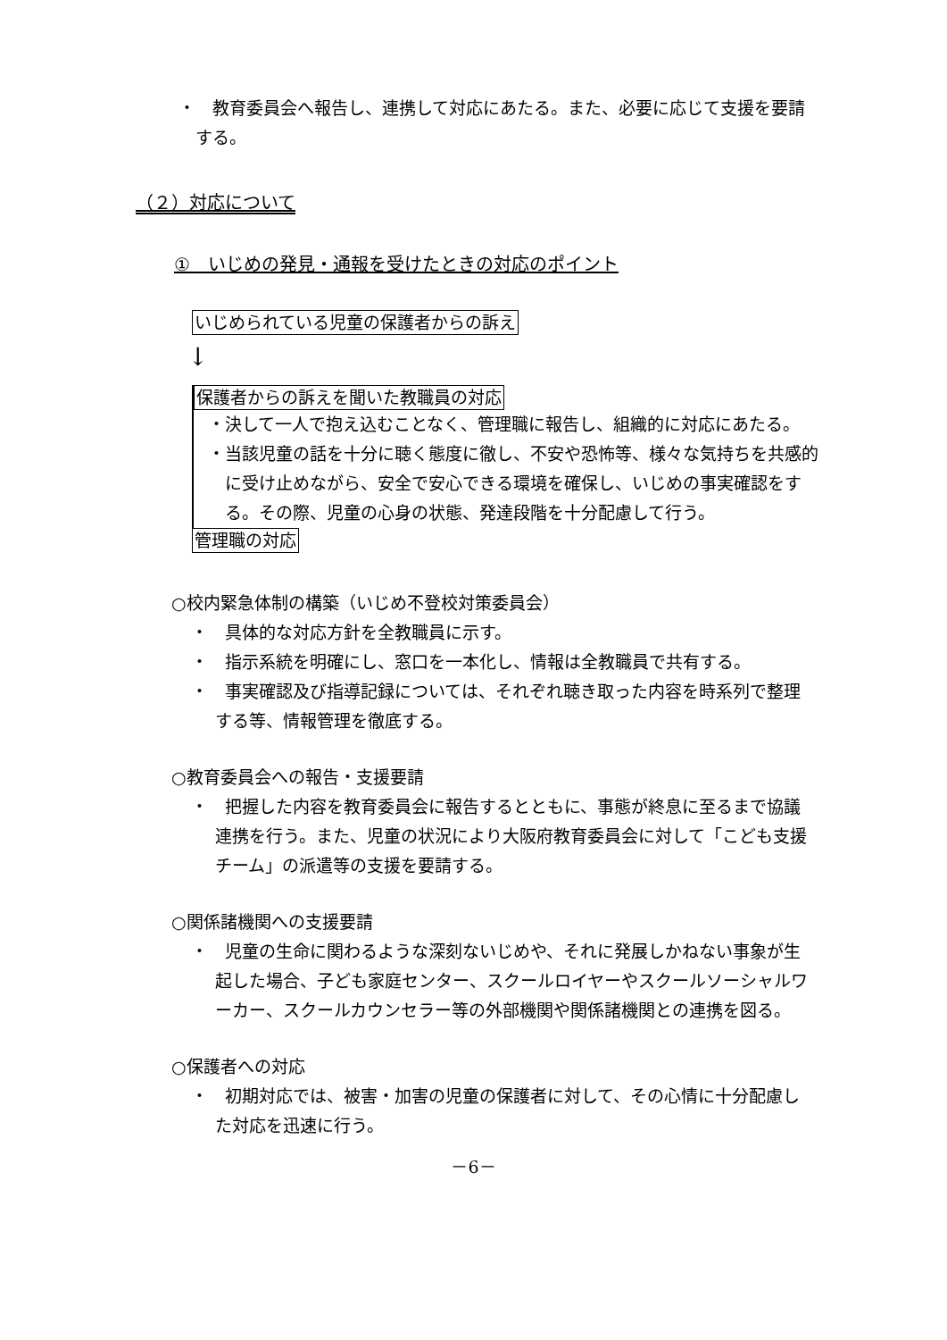・　教育委員会へ報告し、連携して対応にあたる。また、必要に応じて支援を要請する。
（２）対応について
①　いじめの発見・通報を受けたときの対応のポイント
いじめられている児童の保護者からの訴え
↓
保護者からの訴えを聞いた教職員の対応
・決して一人で抱え込むことなく、管理職に報告し、組織的に対応にあたる。
・当該児童の話を十分に聴く態度に徹し、不安や恐怖等、様々な気持ちを共感的に受け止めながら、安全で安心できる環境を確保し、いじめの事実確認をする。その際、児童の心身の状態、発達段階を十分配慮して行う。
管理職の対応
○校内緊急体制の構築（いじめ不登校対策委員会）
・　具体的な対応方針を全教職員に示す。
・　指示系統を明確にし、窓口を一本化し、情報は全教職員で共有する。
・　事実確認及び指導記録については、それぞれ聴き取った内容を時系列で整理する等、情報管理を徹底する。
○教育委員会への報告・支援要請
・　把握した内容を教育委員会に報告するとともに、事態が終息に至るまで協議連携を行う。また、児童の状況により大阪府教育委員会に対して「こども支援チーム」の派遣等の支援を要請する。
○関係諸機関への支援要請
・　児童の生命に関わるような深刻ないじめや、それに発展しかねない事象が生起した場合、子ども家庭センター、スクールロイヤーやスクールソーシャルワーカー、スクールカウンセラー等の外部機関や関係諸機関との連携を図る。
○保護者への対応
・　初期対応では、被害・加害の児童の保護者に対して、その心情に十分配慮した対応を迅速に行う。
－6－